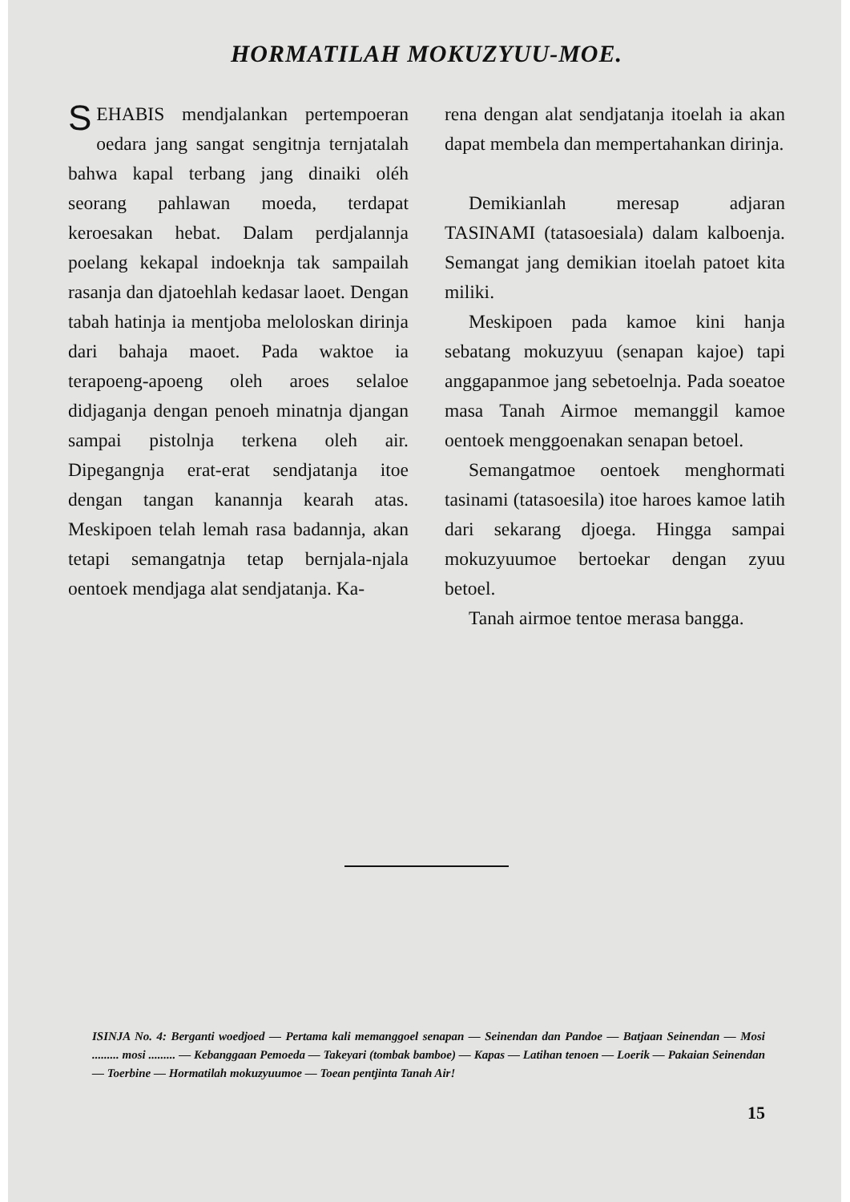HORMATILAH MOKUZYUU-MOE.
SEHABIS mendjalankan pertempoeran oedara jang sangat sengitnja ternjatalah bahwa kapal terbang jang dinaiki oléh seorang pahlawan moeda, terdapat keroesakan hebat. Dalam perdjalannja poelang kekapal indoeknja tak sampailah rasanja dan djatoehlah kedasar laoet. Dengan tabah hatinja ia mentjoba meloloskan dirinja dari bahaja maoet. Pada waktoe ia terapoeng-apoeng oleh aroes selaloe didjaganja dengan penoeh minatnja djangan sampai pistolnja terkena oleh air. Dipegangnja erat-erat sendjatanja itoe dengan tangan kanannja kearah atas. Meskipoen telah lemah rasa badannja, akan tetapi semangatnja tetap bernjala-njala oentoek mendjaga alat sendjatanja. Ka-
rena dengan alat sendjatanja itoelah ia akan dapat membela dan mempertahankan dirinja.
Demikianlah meresap adjaran TASINAMI (tatasoesiala) dalam kalboenja. Semangat jang demikian itoelah patoet kita miliki.
Meskipoen pada kamoe kini hanja sebatang mokuzyuu (senapan kajoe) tapi anggapanmoe jang sebetoelnja. Pada soeatoe masa Tanah Airmoe memanggil kamoe oentoek menggoenakan senapan betoel.
Semangatmoe oentoek menghormati tasinami (tatasoesila) itoe haroes kamoe latih dari sekarang djoega. Hingga sampai mokuzyuumoe bertoekar dengan zyuu betoel.
Tanah airmoe tentoe merasa bangga.
ISINJA No. 4: Berganti woedjoed — Pertama kali memanggoel senapan — Seinendan dan Pandoe — Batjaan Seinendan — Mosi ......... mosi ......... — Kebanggaan Pemoeda — Takeyari (tombak bamboe) — Kapas — Latihan tenoen — Loerik — Pakaian Seinendan — Toerbine — Hormatilah mokuzyuumoe — Toean pentjinta Tanah Air!
15